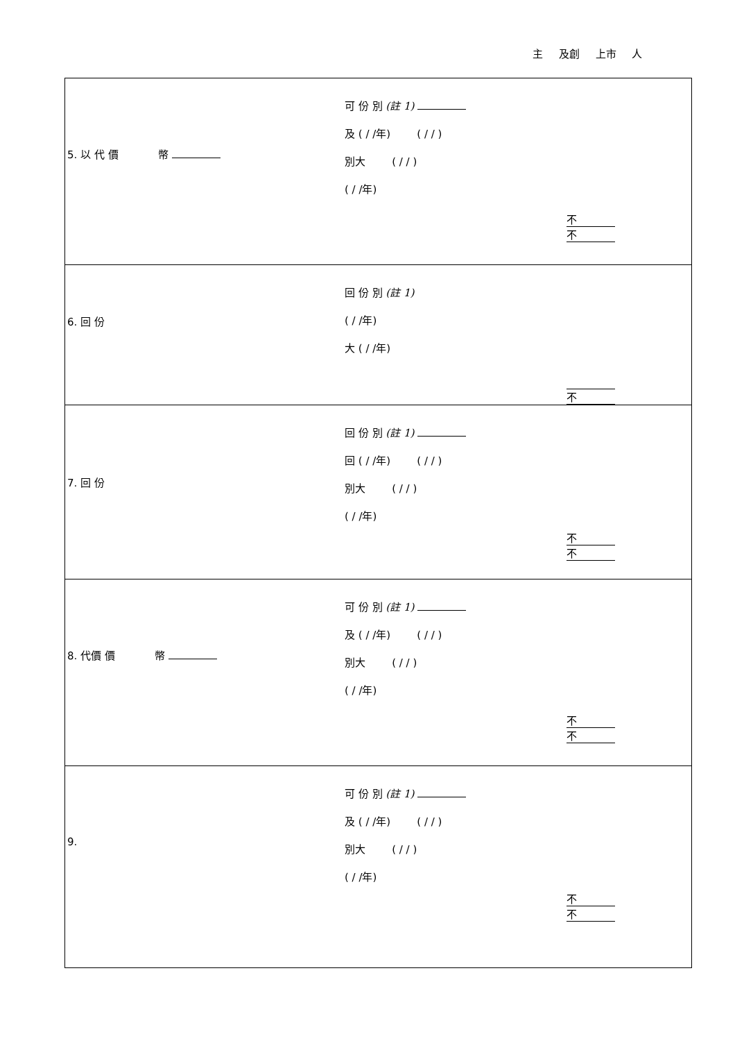主 及創 上市 人
| 5. 以 代 價 幣 可 份 別 (註 1) 及 ( / /年) ( / / ) 別大 ( / / ) ( / /年) 不 不 |
| 6. 回 份 回 份 別 (註 1) ( / /年) 大 ( / /年) 不 |
| 7. 回 份 回 份 別 (註 1) 回 ( / /年) ( / / ) 別大 ( / / ) ( / /年) 不 不 |
| 8. 代價 價 幣 可 份 別 (註 1) 及 ( / /年) ( / / ) 別大 ( / / ) ( / /年) 不 不 |
| 9. 可 份 別 (註 1) 及 ( / /年) ( / / ) 別大 ( / / ) ( / /年) 不 不 |